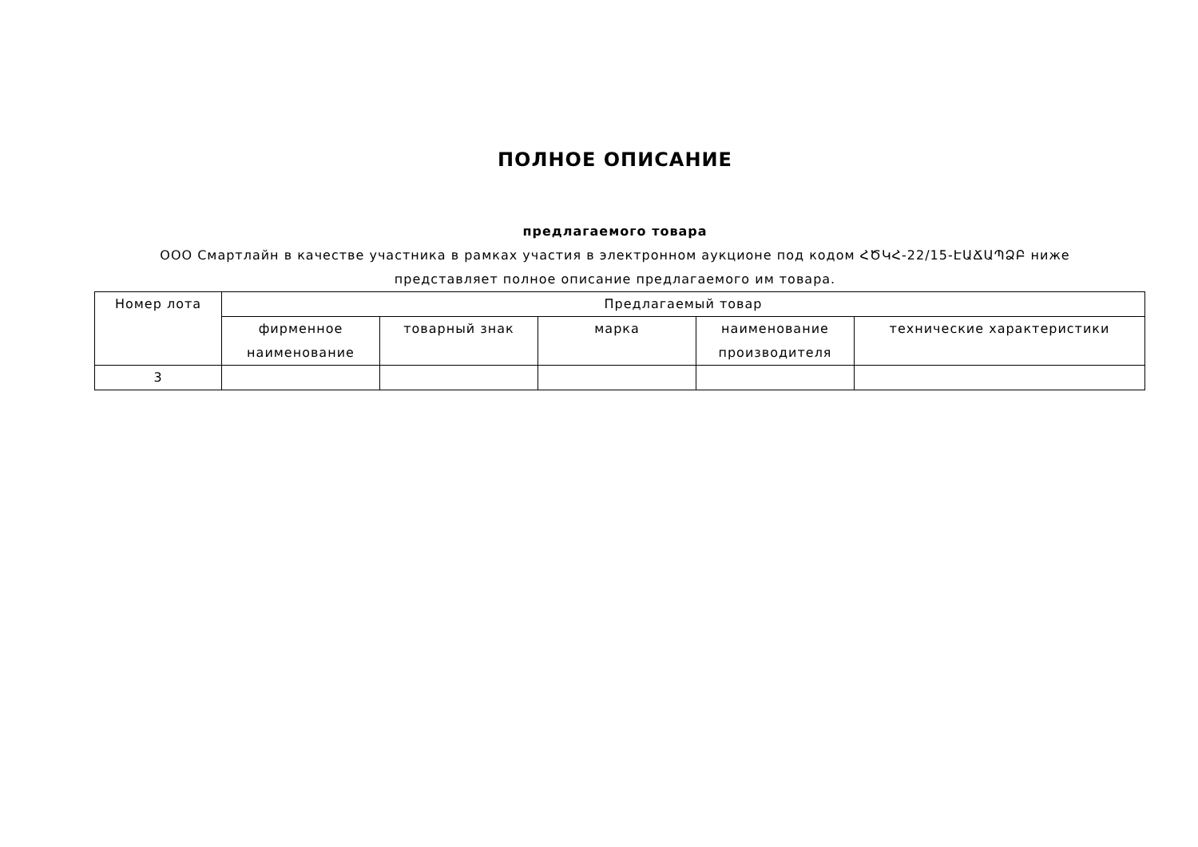ПОЛНОЕ ОПИСАНИЕ
предлагаемого товара
ООО Смартлайн в качестве участника в рамках участия в электронном аукционе под кодом ՀԾԿՀ-22/15-ԷԱՃԱՊՁԲ ниже представляет полное описание предлагаемого им товара.
| Номер лота | Предлагаемый товар | | | | |
| --- | --- | --- | --- | --- | --- |
| | фирменное наименование | товарный знак | марка | наименование производителя | технические характеристики |
| 3 | | | | | |